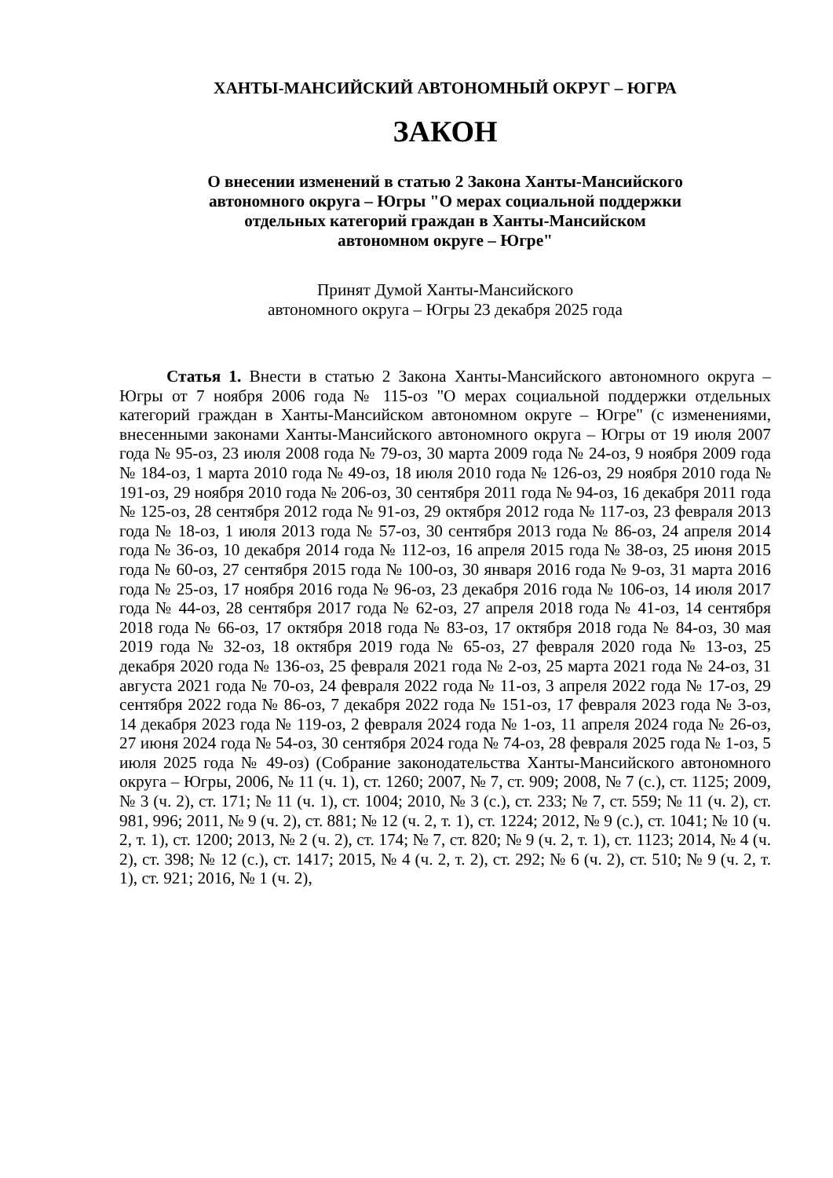ХАНТЫ-МАНСИЙСКИЙ АВТОНОМНЫЙ ОКРУГ – ЮГРА
ЗАКОН
О внесении изменений в статью 2 Закона Ханты-Мансийского
автономного округа – Югры "О мерах социальной поддержки
отдельных категорий граждан в Ханты-Мансийском
автономном округе – Югре"
Принят Думой Ханты-Мансийского
автономного округа – Югры 23 декабря 2025 года
Статья 1. Внести в статью 2 Закона Ханты-Мансийского автономного округа – Югры от 7 ноября 2006 года № 115-оз "О мерах социальной поддержки отдельных категорий граждан в Ханты-Мансийском автономном округе – Югре" (с изменениями, внесенными законами Ханты-Мансийского автономного округа – Югры от 19 июля 2007 года № 95-оз, 23 июля 2008 года № 79-оз, 30 марта 2009 года № 24-оз, 9 ноября 2009 года № 184-оз, 1 марта 2010 года № 49-оз, 18 июля 2010 года № 126-оз, 29 ноября 2010 года № 191-оз, 29 ноября 2010 года № 206-оз, 30 сентября 2011 года № 94-оз, 16 декабря 2011 года № 125-оз, 28 сентября 2012 года № 91-оз, 29 октября 2012 года № 117-оз, 23 февраля 2013 года № 18-оз, 1 июля 2013 года № 57-оз, 30 сентября 2013 года № 86-оз, 24 апреля 2014 года № 36-оз, 10 декабря 2014 года № 112-оз, 16 апреля 2015 года № 38-оз, 25 июня 2015 года № 60-оз, 27 сентября 2015 года № 100-оз, 30 января 2016 года № 9-оз, 31 марта 2016 года № 25-оз, 17 ноября 2016 года № 96-оз, 23 декабря 2016 года № 106-оз, 14 июля 2017 года № 44-оз, 28 сентября 2017 года № 62-оз, 27 апреля 2018 года № 41-оз, 14 сентября 2018 года № 66-оз, 17 октября 2018 года № 83-оз, 17 октября 2018 года № 84-оз, 30 мая 2019 года № 32-оз, 18 октября 2019 года № 65-оз, 27 февраля 2020 года № 13-оз, 25 декабря 2020 года № 136-оз, 25 февраля 2021 года № 2-оз, 25 марта 2021 года № 24-оз, 31 августа 2021 года № 70-оз, 24 февраля 2022 года № 11-оз, 3 апреля 2022 года № 17-оз, 29 сентября 2022 года № 86-оз, 7 декабря 2022 года № 151-оз, 17 февраля 2023 года № 3-оз, 14 декабря 2023 года № 119-оз, 2 февраля 2024 года № 1-оз, 11 апреля 2024 года № 26-оз, 27 июня 2024 года № 54-оз, 30 сентября 2024 года № 74-оз, 28 февраля 2025 года № 1-оз, 5 июля 2025 года № 49-оз) (Собрание законодательства Ханты-Мансийского автономного округа – Югры, 2006, № 11 (ч. 1), ст. 1260; 2007, № 7, ст. 909; 2008, № 7 (с.), ст. 1125; 2009, № 3 (ч. 2), ст. 171; № 11 (ч. 1), ст. 1004; 2010, № 3 (с.), ст. 233; № 7, ст. 559; № 11 (ч. 2), ст. 981, 996; 2011, № 9 (ч. 2), ст. 881; № 12 (ч. 2, т. 1), ст. 1224; 2012, № 9 (с.), ст. 1041; № 10 (ч. 2, т. 1), ст. 1200; 2013, № 2 (ч. 2), ст. 174; № 7, ст. 820; № 9 (ч. 2, т. 1), ст. 1123; 2014, № 4 (ч. 2), ст. 398; № 12 (с.), ст. 1417; 2015, № 4 (ч. 2, т. 2), ст. 292; № 6 (ч. 2), ст. 510; № 9 (ч. 2, т. 1), ст. 921; 2016, № 1 (ч. 2),